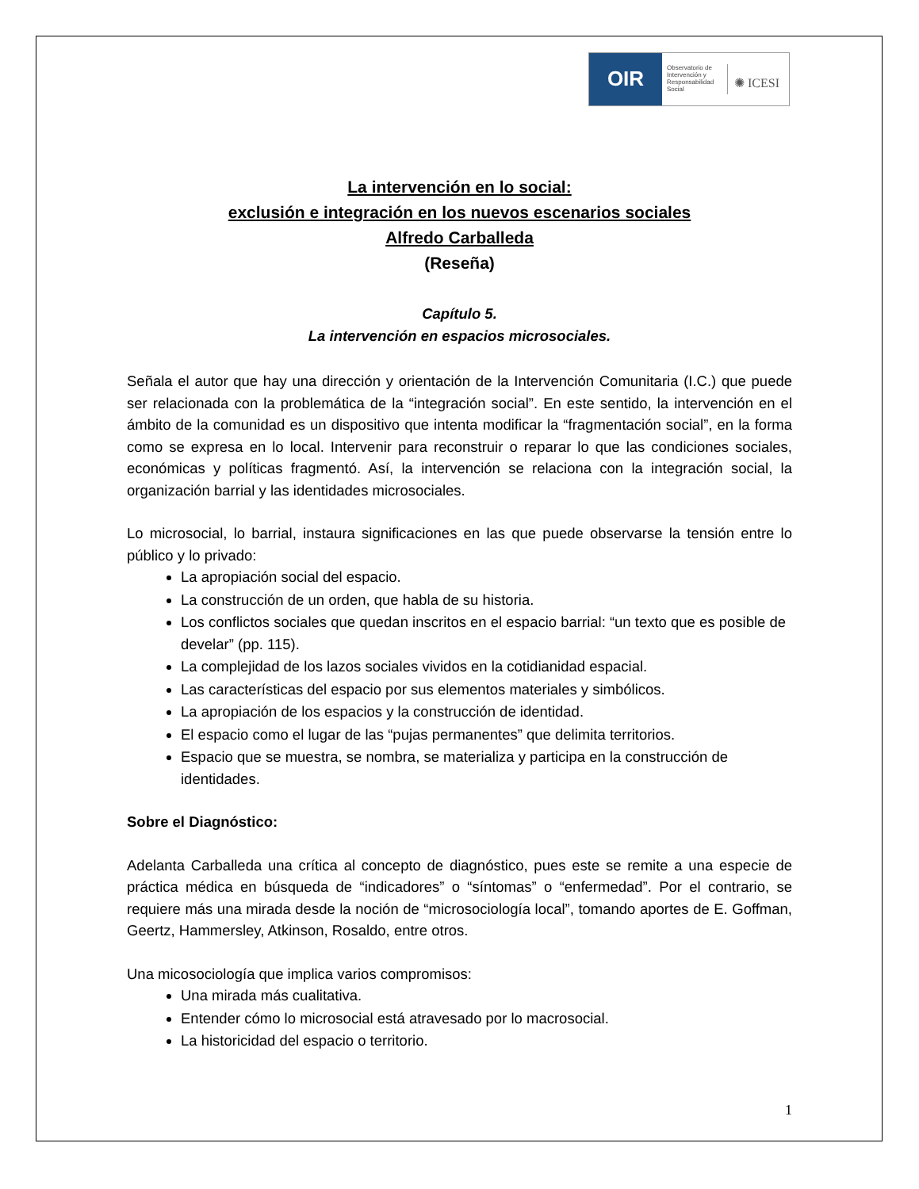OIR
Observatorio de Intervención y Responsabilidad Social
✺ ICESI
La intervención en lo social:
exclusión e integración en los nuevos escenarios sociales
Alfredo Carballeda
(Reseña)
Capítulo 5.
La intervención en espacios microsociales.
Señala el autor que hay una dirección y orientación de la Intervención Comunitaria (I.C.) que puede ser relacionada con la problemática de la “integración social”. En este sentido, la intervención en el ámbito de la comunidad es un dispositivo que intenta modificar la “fragmentación social”, en la forma como se expresa en lo local. Intervenir para reconstruir o reparar lo que las condiciones sociales, económicas y políticas fragmentó. Así, la intervención se relaciona con la integración social, la organización barrial y las identidades microsociales.
Lo microsocial, lo barrial, instaura significaciones en las que puede observarse la tensión entre lo público y lo privado:
La apropiación social del espacio.
La construcción de un orden, que habla de su historia.
Los conflictos sociales que quedan inscritos en el espacio barrial: “un texto que es posible de develar” (pp. 115).
La complejidad de los lazos sociales vividos en la cotidianidad espacial.
Las características del espacio por sus elementos materiales y simbólicos.
La apropiación de los espacios y la construcción de identidad.
El espacio como el lugar de las “pujas permanentes” que delimita territorios.
Espacio que se muestra, se nombra, se materializa y participa en la construcción de identidades.
Sobre el Diagnóstico:
Adelanta Carballeda una crítica al concepto de diagnóstico, pues este se remite a una especie de práctica médica en búsqueda de “indicadores” o “síntomas” o “enfermedad”. Por el contrario, se requiere más una mirada desde la noción de “microsociología local”, tomando aportes de E. Goffman, Geertz, Hammersley, Atkinson, Rosaldo, entre otros.
Una micosociología que implica varios compromisos:
Una mirada más cualitativa.
Entender cómo lo microsocial está atravesado por lo macrosocial.
La historicidad del espacio o territorio.
1